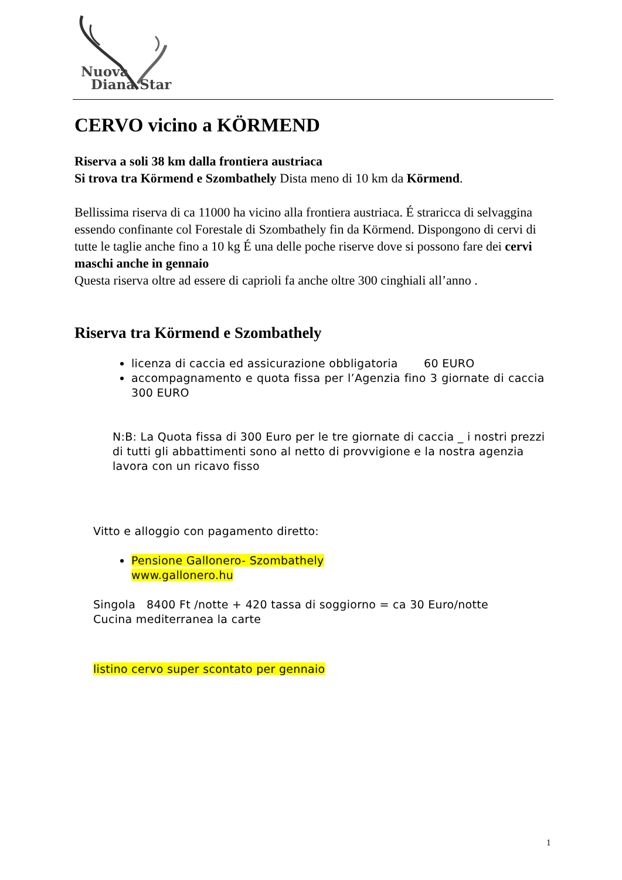Nuova
Diana Star
CERVO vicino a KÖRMEND
Riserva a soli 38 km dalla frontiera austriaca
Si trova tra Körmend e Szombathely Dista meno di 10 km da Körmend.
Bellissima riserva di ca 11000 ha vicino alla frontiera austriaca. É straricca di selvaggina essendo confinante col Forestale di Szombathely fin da Körmend. Dispongono di cervi di tutte le taglie anche fino a 10 kg É una delle poche riserve dove si possono fare dei cervi maschi anche in gennaio
Questa riserva oltre ad essere di caprioli fa anche oltre 300 cinghiali all’anno .
Riserva tra Körmend e Szombathely
licenza di caccia ed assicurazione obbligatoria 60 EURO
accompagnamento e quota fissa per l’Agenzia fino 3 giornate di caccia 300 EURO
N:B: La Quota fissa di 300 Euro per le tre giornate di caccia _ i nostri prezzi di tutti gli abbattimenti sono al netto di provvigione e la nostra agenzia lavora con un ricavo fisso
Vitto e alloggio con pagamento diretto:
Pensione Gallonero- Szombathely
www.gallonero.hu
Singola 8400 Ft /notte + 420 tassa di soggiorno = ca 30 Euro/notte
Cucina mediterranea la carte
listino cervo super scontato per gennaio
1